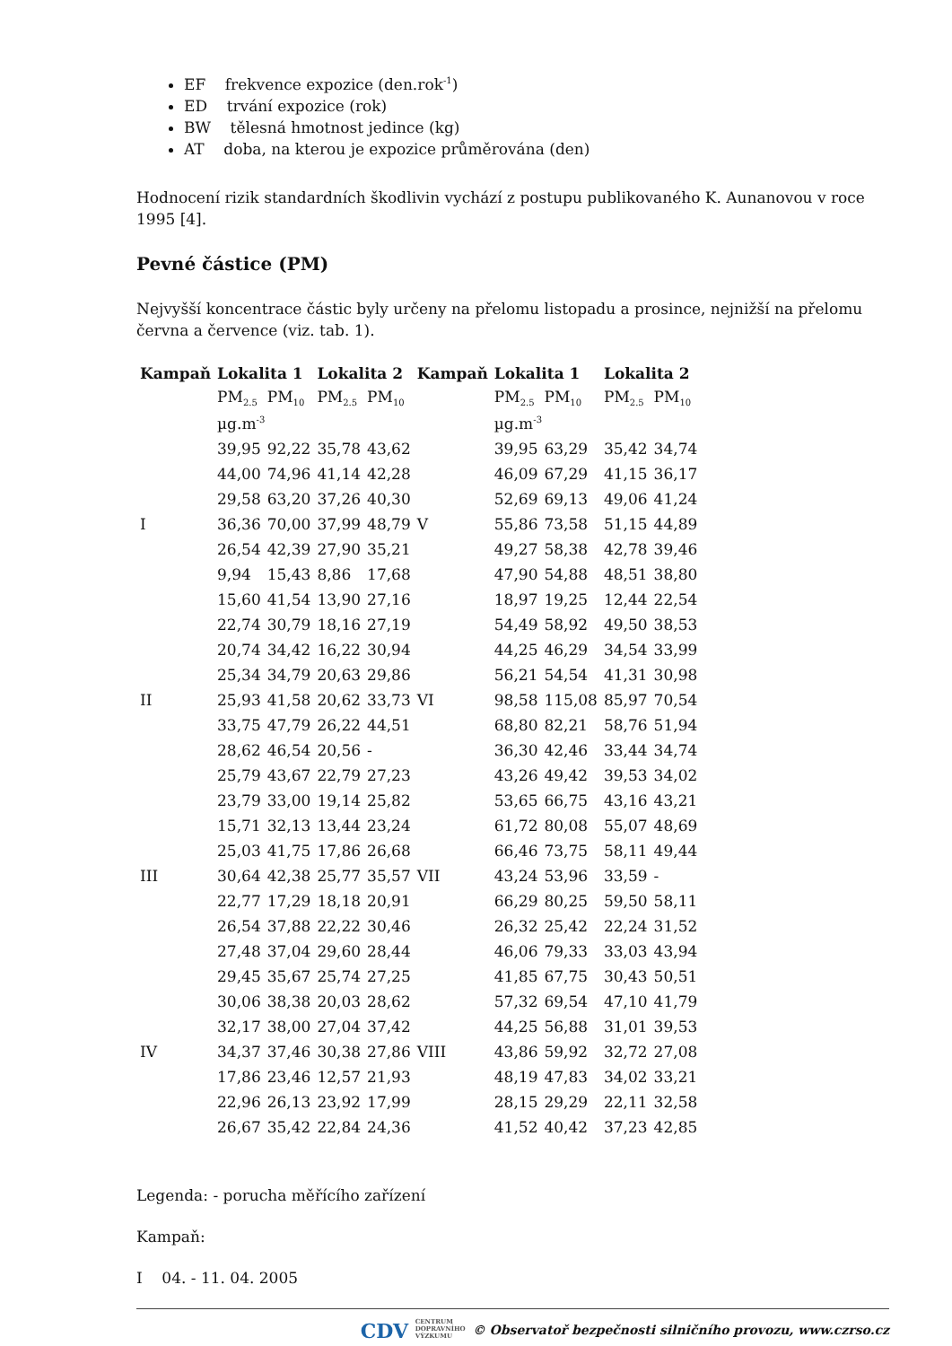EF frekvence expozice (den.rok<sup>-1</sup>)
ED trvání expozice (rok)
BW tělesná hmotnost jedince (kg)
AT doba, na kterou je expozice průměrována (den)
Hodnocení rizik standardních škodlivin vychází z postupu publikovaného K. Aunanovou v roce 1995 [4].
Pevné částice (PM)
Nejvyšší koncentrace částic byly určeny na přelomu listopadu a prosince, nejnižší na přelomu června a července (viz. tab. 1).
| Kampaň | Lokalita 1 | | Lokalita 2 | | Kampaň | Lokalita 1 | | Lokalita 2 | |
| --- | --- | --- | --- | --- | --- | --- | --- | --- | --- |
| | PM<sub>2.5</sub> | PM<sub>10</sub> | PM<sub>2.5</sub> | PM<sub>10</sub> | | PM<sub>2.5</sub> | PM<sub>10</sub> | PM<sub>2.5</sub> | PM<sub>10</sub> |
| | µg.m<sup>-3</sup> | | | | | µg.m<sup>-3</sup> | | | |
| | 39,95 | 92,22 | 35,78 | 43,62 | | 39,95 | 63,29 | 35,42 | 34,74 |
| | 44,00 | 74,96 | 41,14 | 42,28 | | 46,09 | 67,29 | 41,15 | 36,17 |
| | 29,58 | 63,20 | 37,26 | 40,30 | | 52,69 | 69,13 | 49,06 | 41,24 |
| I | 36,36 | 70,00 | 37,99 | 48,79 | V | 55,86 | 73,58 | 51,15 | 44,89 |
| | 26,54 | 42,39 | 27,90 | 35,21 | | 49,27 | 58,38 | 42,78 | 39,46 |
| | 9,94 | 15,43 | 8,86 | 17,68 | | 47,90 | 54,88 | 48,51 | 38,80 |
| | 15,60 | 41,54 | 13,90 | 27,16 | | 18,97 | 19,25 | 12,44 | 22,54 |
| | 22,74 | 30,79 | 18,16 | 27,19 | | 54,49 | 58,92 | 49,50 | 38,53 |
| | 20,74 | 34,42 | 16,22 | 30,94 | | 44,25 | 46,29 | 34,54 | 33,99 |
| | 25,34 | 34,79 | 20,63 | 29,86 | | 56,21 | 54,54 | 41,31 | 30,98 |
| II | 25,93 | 41,58 | 20,62 | 33,73 | VI | 98,58 | 115,08 | 85,97 | 70,54 |
| | 33,75 | 47,79 | 26,22 | 44,51 | | 68,80 | 82,21 | 58,76 | 51,94 |
| | 28,62 | 46,54 | 20,56 | - | | 36,30 | 42,46 | 33,44 | 34,74 |
| | 25,79 | 43,67 | 22,79 | 27,23 | | 43,26 | 49,42 | 39,53 | 34,02 |
| | 23,79 | 33,00 | 19,14 | 25,82 | | 53,65 | 66,75 | 43,16 | 43,21 |
| | 15,71 | 32,13 | 13,44 | 23,24 | | 61,72 | 80,08 | 55,07 | 48,69 |
| | 25,03 | 41,75 | 17,86 | 26,68 | | 66,46 | 73,75 | 58,11 | 49,44 |
| III | 30,64 | 42,38 | 25,77 | 35,57 | VII | 43,24 | 53,96 | 33,59 | - |
| | 22,77 | 17,29 | 18,18 | 20,91 | | 66,29 | 80,25 | 59,50 | 58,11 |
| | 26,54 | 37,88 | 22,22 | 30,46 | | 26,32 | 25,42 | 22,24 | 31,52 |
| | 27,48 | 37,04 | 29,60 | 28,44 | | 46,06 | 79,33 | 33,03 | 43,94 |
| | 29,45 | 35,67 | 25,74 | 27,25 | | 41,85 | 67,75 | 30,43 | 50,51 |
| | 30,06 | 38,38 | 20,03 | 28,62 | | 57,32 | 69,54 | 47,10 | 41,79 |
| | 32,17 | 38,00 | 27,04 | 37,42 | | 44,25 | 56,88 | 31,01 | 39,53 |
| IV | 34,37 | 37,46 | 30,38 | 27,86 | VIII | 43,86 | 59,92 | 32,72 | 27,08 |
| | 17,86 | 23,46 | 12,57 | 21,93 | | 48,19 | 47,83 | 34,02 | 33,21 |
| | 22,96 | 26,13 | 23,92 | 17,99 | | 28,15 | 29,29 | 22,11 | 32,58 |
| | 26,67 | 35,42 | 22,84 | 24,36 | | 41,52 | 40,42 | 37,23 | 42,85 |
Legenda: - porucha měřícího zařízení
Kampaň:
I 04. - 11. 04. 2005
CDV CENTRUM
DOPRAVNÍHO
VÝZKUMU © Observatoř bezpečnosti silničního provozu, www.czrso.cz